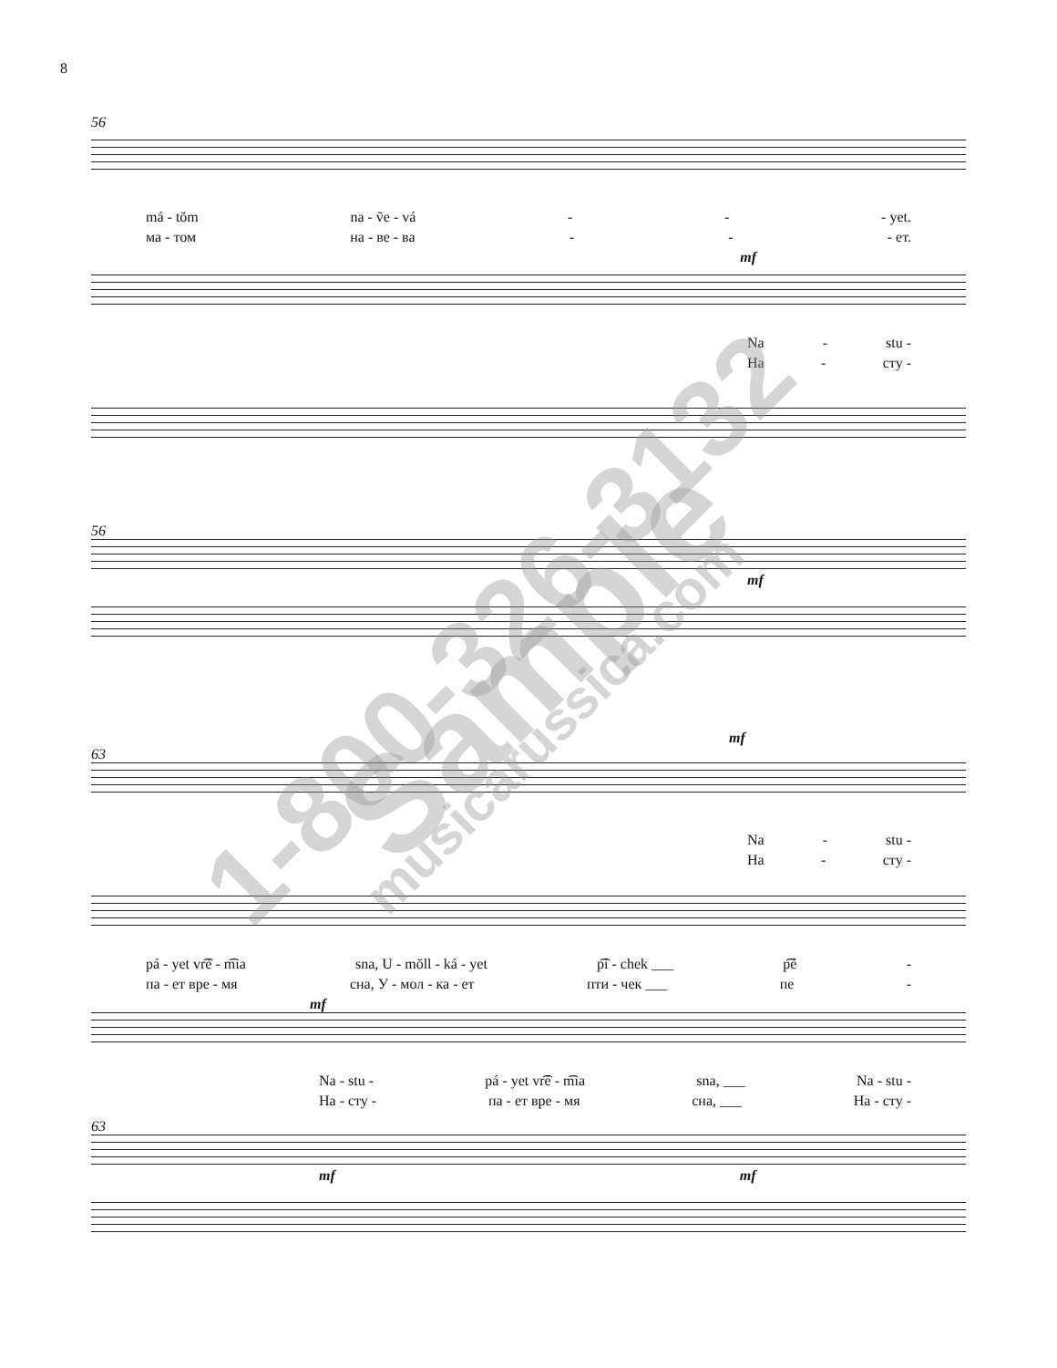8
56
má - tŏm na - ṽe - vá - - - yet.
ма - том на - ве - ва - - - ет.
mf
Na - stu -
На - сту -
56
mf
mf
63
Na - stu -
На - сту -
pá - yet vr͡é - m͡ıa sna, U - mŏll - ká - yet p͡í - chek ___ p͡é -
па - ет вре - мя сна, У - мол - ка - ет пти - чек ___ пе -
mf
Na - stu - pá - yet vr͡é - m͡ıa sna, ___ Na - stu -
На - сту - па - ет вре - мя сна, ___ На - сту -
63
mf mf
1-800-326-3132 Sample musicarussica.com